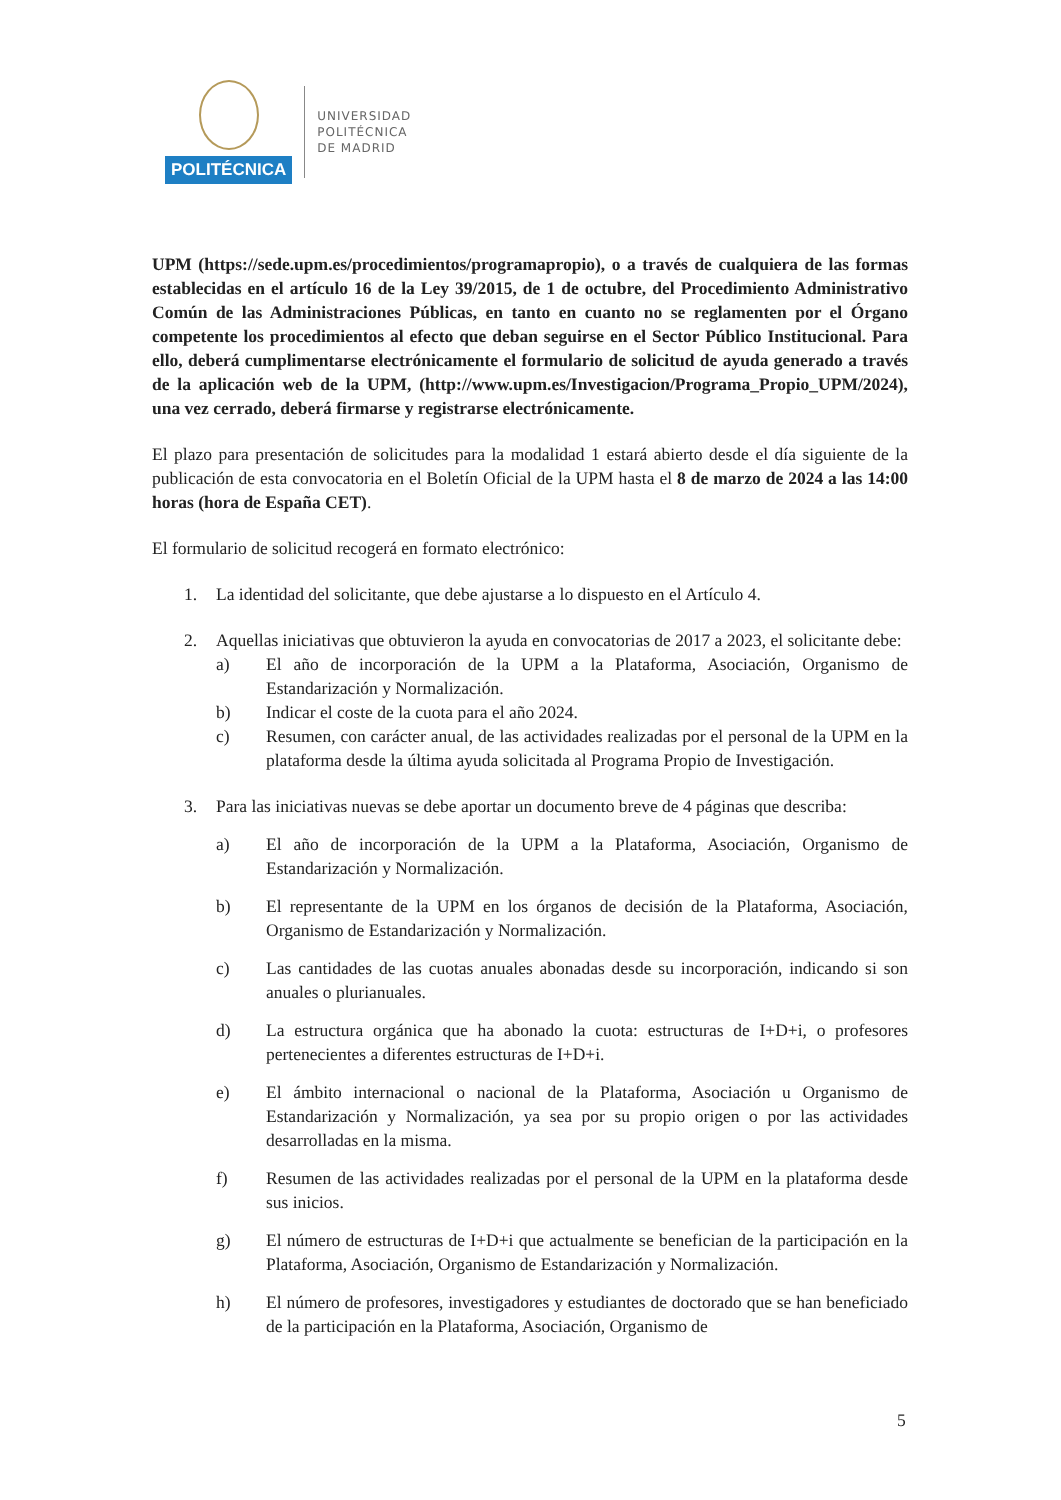POLITÉCNICA
UNIVERSIDAD
POLITÉCNICA
DE MADRID
UPM (https://sede.upm.es/procedimientos/programapropio), o a través de cualquiera de las formas establecidas en el artículo 16 de la Ley 39/2015, de 1 de octubre, del Procedimiento Administrativo Común de las Administraciones Públicas, en tanto en cuanto no se reglamenten por el Órgano competente los procedimientos al efecto que deban seguirse en el Sector Público Institucional. Para ello, deberá cumplimentarse electrónicamente el formulario de solicitud de ayuda generado a través de la aplicación web de la UPM, (http://www.upm.es/Investigacion/Programa_Propio_UPM/2024), una vez cerrado, deberá firmarse y registrarse electrónicamente.
El plazo para presentación de solicitudes para la modalidad 1 estará abierto desde el día siguiente de la publicación de esta convocatoria en el Boletín Oficial de la UPM hasta el 8 de marzo de 2024 a las 14:00 horas (hora de España CET).
El formulario de solicitud recogerá en formato electrónico:
1. La identidad del solicitante, que debe ajustarse a lo dispuesto en el Artículo 4.
2. Aquellas iniciativas que obtuvieron la ayuda en convocatorias de 2017 a 2023, el solicitante debe:
a) El año de incorporación de la UPM a la Plataforma, Asociación, Organismo de Estandarización y Normalización.
b) Indicar el coste de la cuota para el año 2024.
c) Resumen, con carácter anual, de las actividades realizadas por el personal de la UPM en la plataforma desde la última ayuda solicitada al Programa Propio de Investigación.
3. Para las iniciativas nuevas se debe aportar un documento breve de 4 páginas que describa:
a) El año de incorporación de la UPM a la Plataforma, Asociación, Organismo de Estandarización y Normalización.
b) El representante de la UPM en los órganos de decisión de la Plataforma, Asociación, Organismo de Estandarización y Normalización.
c) Las cantidades de las cuotas anuales abonadas desde su incorporación, indicando si son anuales o plurianuales.
d) La estructura orgánica que ha abonado la cuota: estructuras de I+D+i, o profesores pertenecientes a diferentes estructuras de I+D+i.
e) El ámbito internacional o nacional de la Plataforma, Asociación u Organismo de Estandarización y Normalización, ya sea por su propio origen o por las actividades desarrolladas en la misma.
f) Resumen de las actividades realizadas por el personal de la UPM en la plataforma desde sus inicios.
g) El número de estructuras de I+D+i que actualmente se benefician de la participación en la Plataforma, Asociación, Organismo de Estandarización y Normalización.
h) El número de profesores, investigadores y estudiantes de doctorado que se han beneficiado de la participación en la Plataforma, Asociación, Organismo de
5